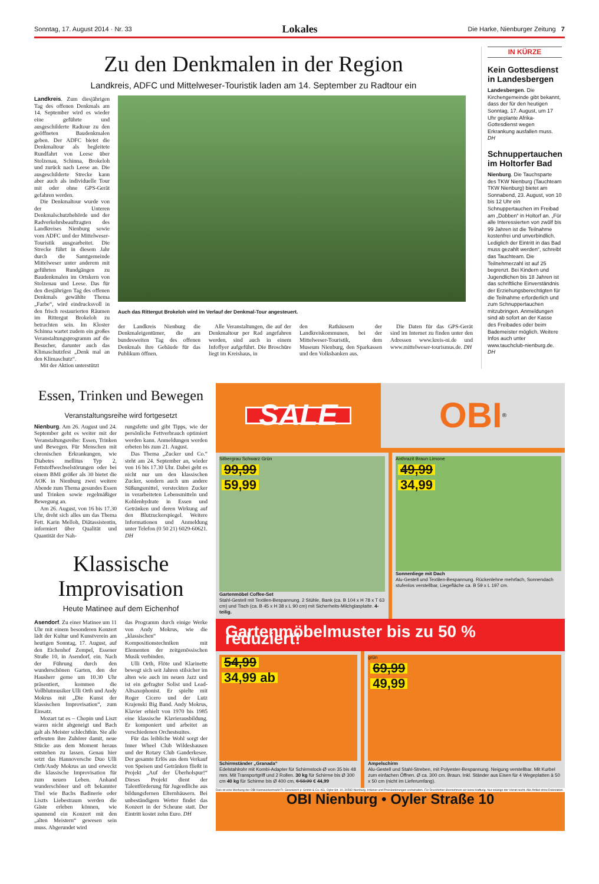Sonntag, 17. August 2014 · Nr. 33 Lokales Die Harke, Nienburger Zeitung 7
Zu den Denkmalen in der Region
Landkreis, ADFC und Mittelweser-Touristik laden am 14. September zu Radtour ein
Landkreis. Zum diesjährigen Tag des offenen Denkmals am 14. September wird es wieder eine geführte und ausgeschilderte Radtour zu den geöffneten Baudenkmalen geben. Der ADFC bietet die Denkmaltour als begleitete Rundfahrt von Leese über Stolzenau, Schinna, Brokeloh und zurück nach Leese an. Die ausgeschilderte Strecke kann aber auch als individuelle Tour mit oder ohne GPS-Gerät gefahren werden.
Die Denkmaltour wurde von der Unteren Denkmalschutzbehörde und der Radverkehrsbeauftragten des Landkreises Nienburg sowie vom ADFC und der Mittelweser-Touristik ausgearbeitet. Die Strecke führt in diesem Jahr durch die Samtgemeinde Mittelweser unter anderem mit geführten Rundgängen zu Baudenkmalen im Ortskern von Stolzenau und Leese. Das für den diesjährigen Tag des offenen Denkmals gewählte Thema „Farbe“, wird eindrucksvoll in den frisch restaurierten Räumen im Rittergut Brokeloh zu betrachten sein. Im Kloster Schinna wartet zudem ein großes Veranstaltungsprogramm auf die Besucher, darunter auch das Klimaschutzfest „Denk mal an den Klimaschutz“.
Mit der Aktion unterstützt
Auch das Rittergut Brokeloh wird im Verlauf der Denkmal-Tour angesteuert.
der Landkreis Nienburg die Denkmaleigentümer, die am bundesweiten Tag des offenen Denkmals ihre Gebäude für das Publikum öffnen.
Alle Veranstaltungen, die auf der Denkmaltour per Rad angefahren werden, sind auch in einem Infoflyer aufgeführt. Die Broschüre liegt im Kreishaus, in
den Rathäusern der Landkreiskommunen, bei der Mittelweser-Touristik, dem Museum Nienburg, den Sparkassen und den Volksbanken aus.
Die Daten für das GPS-Gerät sind im Internet zu finden unter den Adressen www.kreis-ni.de und www.mittelweser-tourismus.de. DH
IN KÜRZE
Kein Gottesdienst in Landesbergen
Landesbergen. Die Kirchengemeinde gibt bekannt, dass der für den heutigen Sonntag, 17. August, um 17 Uhr geplante Afrika-Gottesdienst wegen Erkrankung ausfallen muss. DH
Schnuppertauchen im Holtorfer Bad
Nienburg. Die Tauchsparte des TKW Nienburg (Tauchteam TKW Nienburg) bietet am Sonnabend, 23. August, von 10 bis 12 Uhr ein Schnuppertauchen im Freibad am „Dobben“ in Holtorf an. „Für alle Interessierten von zwölf bis 99 Jahren ist die Teilnahme kostenfrei und unverbindlich. Lediglich der Eintritt in das Bad muss gezahlt werden“, schreibt das Tauchteam. Die Teilnehmerzahl ist auf 25 begrenzt. Bei Kindern und Jugendlichen bis 18 Jahren ist das schriftliche Einverständnis der Erziehungsberechtigten für die Teilnahme erforderlich und zum Schnuppertauchen mitzubringen. Anmeldungen sind ab sofort an der Kasse des Freibades oder beim Bademeister möglich. Weitere Infos auch unter www.tauchclub-nienburg.de. DH
Essen, Trinken und Bewegen
Veranstaltungsreihe wird fortgesetzt
Nienburg. Am 26. August und 24. September geht es weiter mit der Veranstaltungsreihe: Essen, Trinken und Bewegen. Für Menschen mit chronischen Erkrankungen, wie Diabetes mellitus Typ 2, Fettstoffwechselstörungen oder bei einem BMI größer als 30 bietet die AOK in Nienburg zwei weitere Abende zum Thema gesundes Essen und Trinken sowie regelmäßiger Bewegung an.
Am 26. August, von 16 bis 17.30 Uhr, dreht sich alles um das Thema Fett. Karin Melloh, Diätassistentin, informiert über Qualität und Quantität der Nah-
rungsfette und gibt Tipps, wie der persönliche Fettverbrauch optimiert werden kann. Anmeldungen werden erbeten bis zum 21. August.
Das Thema „Zucker und Co.“ steht am 24. September an, wieder von 16 bis 17.30 Uhr. Dabei geht es nicht nur um den klassischen Zucker, sondern auch um andere Süßungsmittel, versteckten Zucker in verarbeiteten Lebensmitteln und Kohlenhydrate in Essen und Getränken und deren Wirkung auf den Blutzuckerspiegel. Weitere Informationen und Anmeldung unter Telefon (0 50 21) 6029-60621. DH
Klassische Improvisation
Heute Matinee auf dem Eichenhof
Asendorf. Zu einer Matinee um 11 Uhr mit einem besonderen Konzert lädt der Kultur und Kunstverein am heutigen Sonntag, 17. August, auf den Eichenhof Zempel, Essener Straße 10, in Asendorf, ein. Nach der Führung durch den wunderschönen Garten, den der Hausherr gerne um 10.30 Uhr präsentiert, kommen die Vollblutmusiker Ulli Orth und Andy Mokrus mit „Die Kunst der klassischen Improvisation“, zum Einsatz.
Mozart tat es – Chopin und Liszt waren nicht abgeneigt und Bach galt als Meister schlechthin. Sie alle erfreuten ihre Zuhörer damit, neue Stücke aus dem Moment heraus entstehen zu lassen. Genau hier setzt das Hannoversche Duo Ulli Orth/Andy Mokrus an und erweckt die klassische Improvisation für zum neuen Leben. Anhand wunderschöner und oft bekannter Titel wie Bachs Badinerie oder Liszts Liebestraum werden die Gäste erleben können, wie spannend ein Konzert mit den „alten Meistern“ gewesen sein muss. Abgerundet wird
das Programm durch einige Werke von Andy Mokrus, wie die „klassischen“ Kompositionstechniken mit Elementen der zeitgenössischen Musik verbinden.
Ulli Orth, Flöte und Klarinette bewegt sich seit Jahren stilsicher im alten wie auch im neuen Jazz und ist ein gefragter Solist und Lead-Altsaxophonist. Er spielte mit Roger Cicero und der Lutz Krajenski Big Band. Andy Mokrus, Klavier erhielt von 1970 bis 1985 eine klassische Klavierausbildung. Er komponiert und arbeitet an verschiedenen Orchestsuites.
Für das leibliche Wohl sorgt der Inner Wheel Club Wildeshausen und der Rotary Club Ganderkesee. Der gesamte Erlös aus dem Verkauf von Speisen und Getränken fließt in Projekt „Auf der Überholspur!“ Dieses Projekt dient der Talentförderung für Jugendliche aus bildungsfernen Elternhäusern. Bei unbeständigem Wetter findet das Konzert in der Scheune statt. Der Eintritt kostet zehn Euro. DH
SALE
OBI<sup>®</sup>
Silbergrau Schwarz Grün
99,99
59,99
Gartenmöbel Coffee-Set
Stahl-Gestell mit Textilen-Bespannung. 2 Stühle, Bank (ca. B 104 x H 78 x T 63 cm) und Tisch (ca. B 45 x H 38 x L 90 cm) mit Sicherheits-Milchglasplatte. 4-teilig.
Anthrazit Braun Limone
49,99
34,99
Sonnenliege mit Dach
Alu-Gestell und Textilen-Bespannung. Rückenlehne mehrfach, Sonnendach stufenlos verstellbar, Liegefläche ca. B 59 x L 197 cm.
Gartenmöbelmuster bis zu 50 % reduziert!
54,99
34,99 ab
Schirmständer „Granada“
Edelstahlrohr mit Kombi-Adapter für Schirmstock-Ø von 35 bis 48 mm. Mit Transportgriff und 2 Rollen. 30 kg für Schirme bis Ø 300 cm 40 kg für Schirme bis Ø 400 cm, € 59,99 € 44,99
grün
69,99
49,99
Ampelschirm
Alu-Gestell und Stahl-Streben, mit Polyester-Bespannung. Neigung verstellbar. Mit Kurbel zum einfachen Öffnen. Ø ca. 300 cm. Braun. Inkl. Ständer aus Eisen für 4 Wegeplatten à 50 x 50 cm (nicht im Lieferumfang).
Dies ist eine Werbung der OBI-Heimwerkermarkt Fr. Gosewisch jr. GmbH & Co. KG, Oyler Str. 10, 31582 Nienburg. Irrtümer und Preisänderungen vorbehalten. Für Druckfehler übernehmen wir keine Haftung. Nur solange der Vorrat reicht. Alle Artikel ohne Dekoration.
OBI Nienburg • Oyler Straße 10